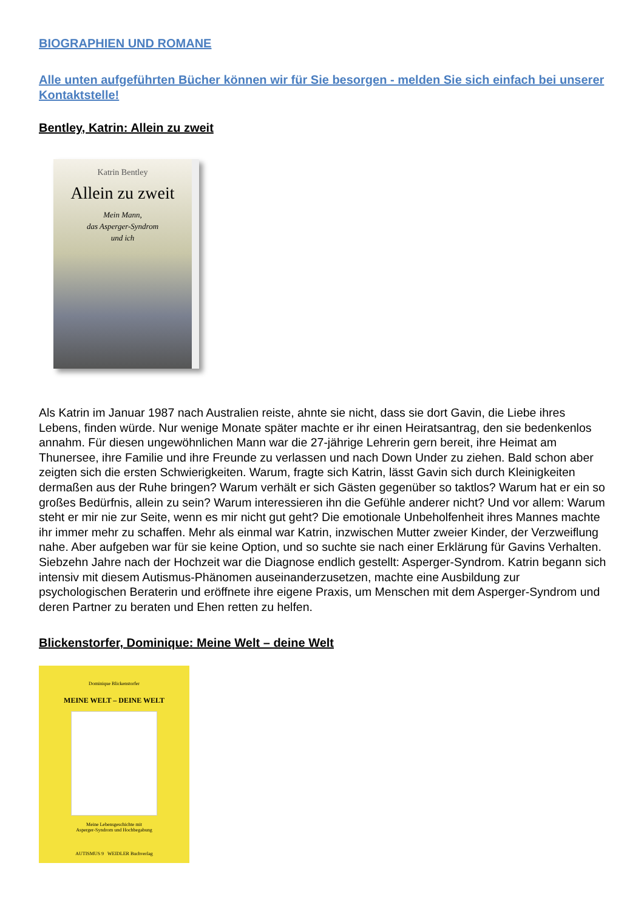BIOGRAPHIEN UND ROMANE
Alle unten aufgeführten Bücher können wir für Sie besorgen - melden Sie sich einfach bei unserer Kontaktstelle!
Bentley, Katrin: Allein zu zweit
Katrin Bentley
Allein zu zweit
Mein Mann,
das Asperger-Syndrom
und ich
Als Katrin im Januar 1987 nach Australien reiste, ahnte sie nicht, dass sie dort Gavin, die Liebe ihres Lebens, finden würde. Nur wenige Monate später machte er ihr einen Heiratsantrag, den sie bedenkenlos annahm. Für diesen ungewöhnlichen Mann war die 27-jährige Lehrerin gern bereit, ihre Heimat am Thunersee, ihre Familie und ihre Freunde zu verlassen und nach Down Under zu ziehen. Bald schon aber zeigten sich die ersten Schwierigkeiten. Warum, fragte sich Katrin, lässt Gavin sich durch Kleinigkeiten dermaßen aus der Ruhe bringen? Warum verhält er sich Gästen gegenüber so taktlos? Warum hat er ein so großes Bedürfnis, allein zu sein? Warum interessieren ihn die Gefühle anderer nicht? Und vor allem: Warum steht er mir nie zur Seite, wenn es mir nicht gut geht? Die emotionale Unbeholfenheit ihres Mannes machte ihr immer mehr zu schaffen. Mehr als einmal war Katrin, inzwischen Mutter zweier Kinder, der Verzweiflung nahe. Aber aufgeben war für sie keine Option, und so suchte sie nach einer Erklärung für Gavins Verhalten. Siebzehn Jahre nach der Hochzeit war die Diagnose endlich gestellt: Asperger-Syndrom. Katrin begann sich intensiv mit diesem Autismus-Phänomen auseinanderzusetzen, machte eine Ausbildung zur psychologischen Beraterin und eröffnete ihre eigene Praxis, um Menschen mit dem Asperger-Syndrom und deren Partner zu beraten und Ehen retten zu helfen.
Blickenstorfer, Dominique: Meine Welt – deine Welt
Dominique Blickenstorfer
MEINE WELT – DEINE WELT
Meine Lebensgeschichte mit
Asperger-Syndrom und Hochbegabung
AUTISMUS 9 WEIDLER Buchverlag